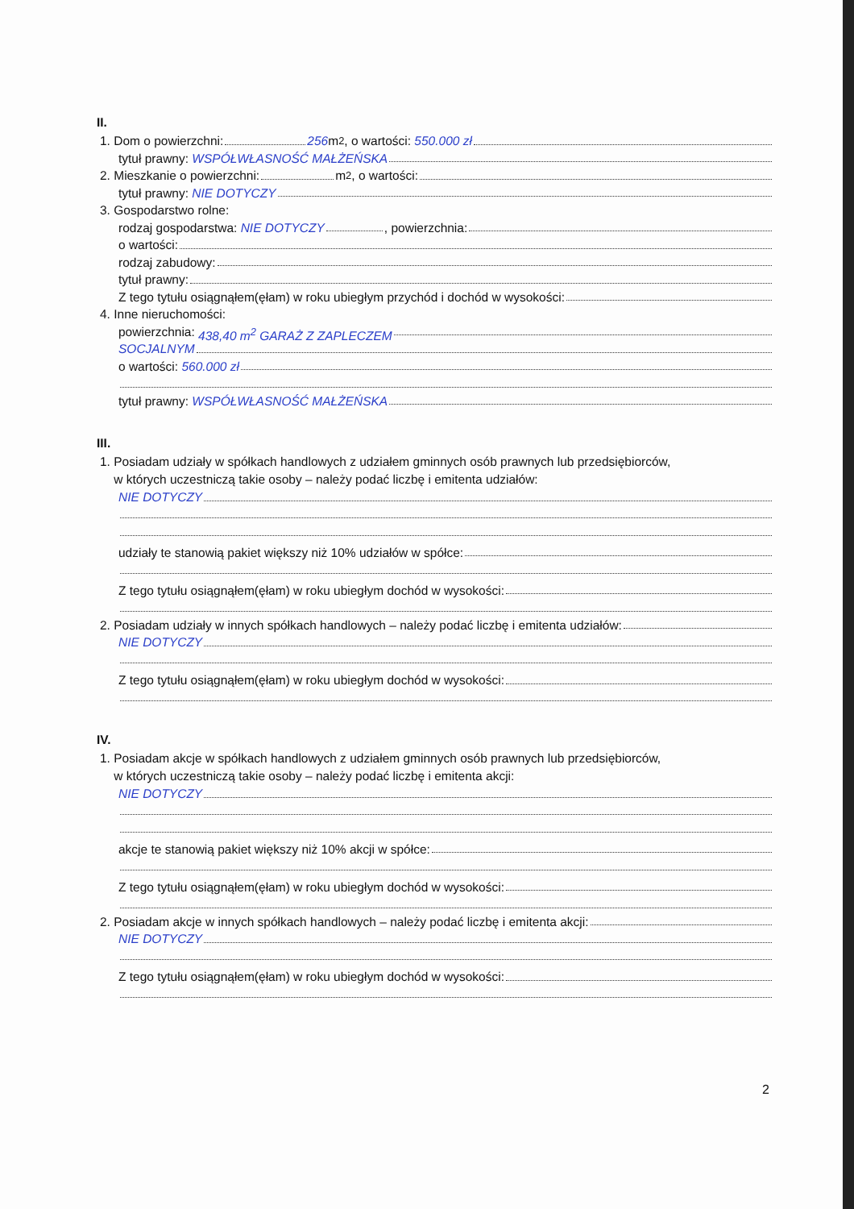II.
1. Dom o powierzchni: 256 m<sup>2</sup>, o wartości: 550.000 zł
tytuł prawny: WSPÓŁWŁASNOŚĆ MAŁŻEŃSKA
2. Mieszkanie o powierzchni: m<sup>2</sup>, o wartości:
tytuł prawny: NIE DOTYCZY
3. Gospodarstwo rolne:
rodzaj gospodarstwa: NIE DOTYCZY , powierzchnia:
o wartości:
rodzaj zabudowy:
tytuł prawny:
Z tego tytułu osiągnąłem(ęłam) w roku ubiegłym przychód i dochód w wysokości:
4. Inne nieruchomości:
powierzchnia: 438,40 m<sup>2</sup> GARAŻ Z ZAPLECZEM
SOCJALNYM
o wartości: 560.000 zł
tytuł prawny: WSPÓŁWŁASNOŚĆ MAŁŻEŃSKA
III.
1. Posiadam udziały w spółkach handlowych z udziałem gminnych osób prawnych lub przedsiębiorców,
w których uczestniczą takie osoby – należy podać liczbę i emitenta udziałów:
NIE DOTYCZY
udziały te stanowią pakiet większy niż 10% udziałów w spółce:
Z tego tytułu osiągnąłem(ęłam) w roku ubiegłym dochód w wysokości:
2. Posiadam udziały w innych spółkach handlowych – należy podać liczbę i emitenta udziałów:
NIE DOTYCZY
Z tego tytułu osiągnąłem(ęłam) w roku ubiegłym dochód w wysokości:
IV.
1. Posiadam akcje w spółkach handlowych z udziałem gminnych osób prawnych lub przedsiębiorców,
w których uczestniczą takie osoby – należy podać liczbę i emitenta akcji:
NIE DOTYCZY
akcje te stanowią pakiet większy niż 10% akcji w spółce:
Z tego tytułu osiągnąłem(ęłam) w roku ubiegłym dochód w wysokości:
2. Posiadam akcje w innych spółkach handlowych – należy podać liczbę i emitenta akcji:
NIE DOTYCZY
Z tego tytułu osiągnąłem(ęłam) w roku ubiegłym dochód w wysokości:
2